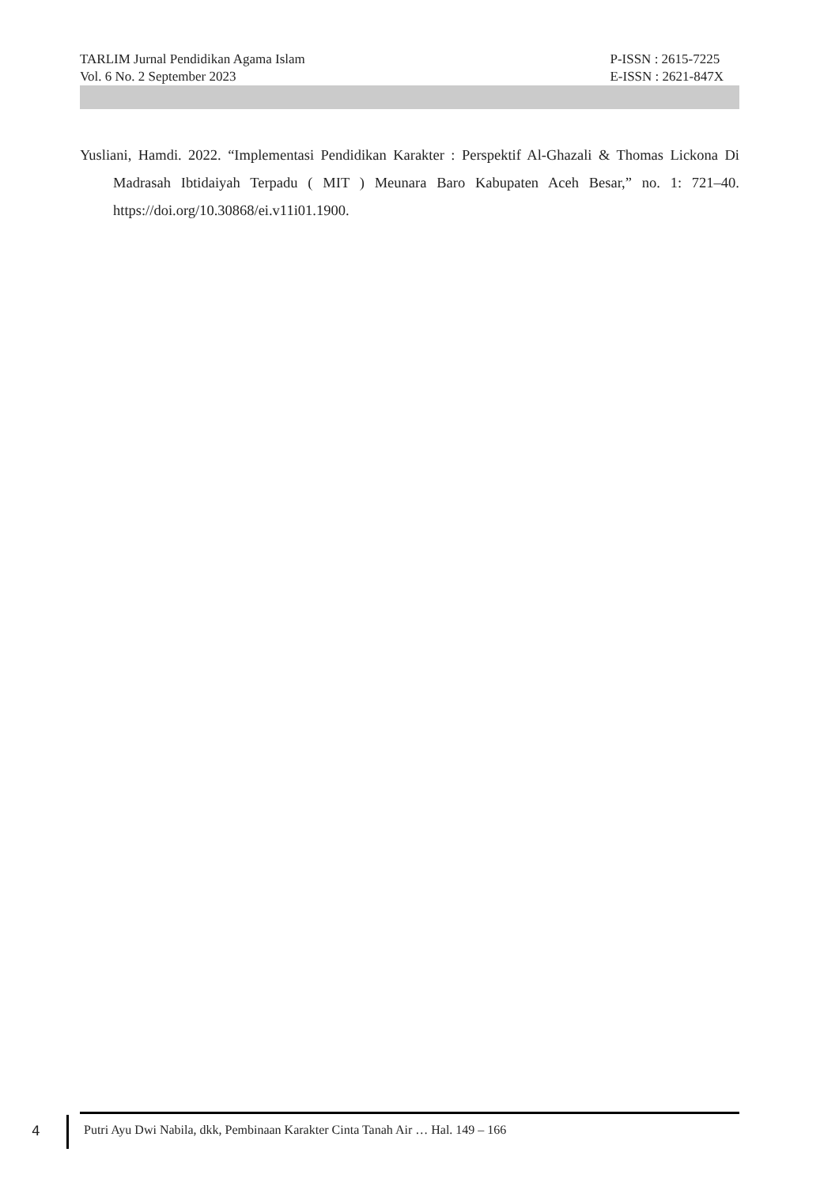TARLIM Jurnal Pendidikan Agama Islam
Vol. 6 No. 2 September 2023
P-ISSN : 2615-7225
E-ISSN : 2621-847X
Yusliani, Hamdi. 2022. “Implementasi Pendidikan Karakter : Perspektif Al-Ghazali & Thomas Lickona Di Madrasah Ibtidaiyah Terpadu ( MIT ) Meunara Baro Kabupaten Aceh Besar,” no. 1: 721–40. https://doi.org/10.30868/ei.v11i01.1900.
4
Putri Ayu Dwi Nabila, dkk, Pembinaan Karakter Cinta Tanah Air … Hal. 149 – 166